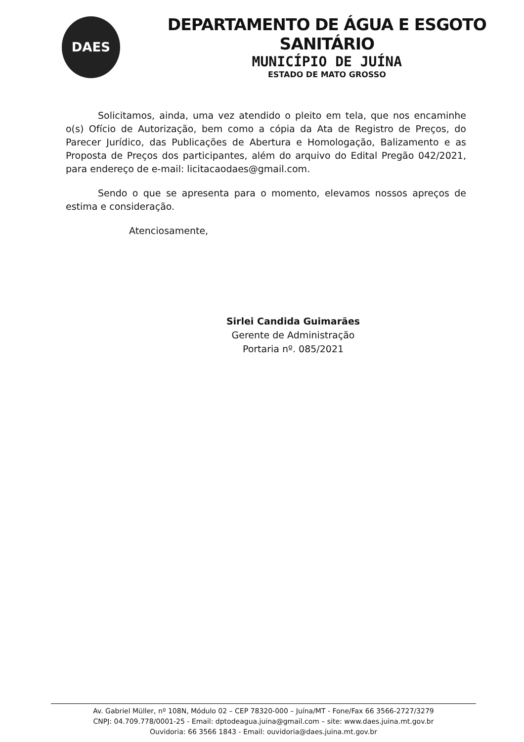DAES
DEPARTAMENTO DE ÁGUA E ESGOTO SANITÁRIO
MUNICÍPIO DE JUÍNA
ESTADO DE MATO GROSSO
Solicitamos, ainda, uma vez atendido o pleito em tela, que nos encaminhe o(s) Ofício de Autorização, bem como a cópia da Ata de Registro de Preços, do Parecer Jurídico, das Publicações de Abertura e Homologação, Balizamento e as Proposta de Preços dos participantes, além do arquivo do Edital Pregão 042/2021, para endereço de e-mail: licitacaodaes@gmail.com.
Sendo o que se apresenta para o momento, elevamos nossos apreços de estima e consideração.
Atenciosamente,
Sirlei Candida Guimarães
Gerente de Administração
Portaria nº. 085/2021
Av. Gabriel Müller, nº 108N, Módulo 02 – CEP 78320-000 – Juína/MT - Fone/Fax 66 3566-2727/3279
CNPJ: 04.709.778/0001-25 - Email: dptodeagua.juina@gmail.com – site: www.daes.juina.mt.gov.br
Ouvidoria: 66 3566 1843 - Email: ouvidoria@daes.juina.mt.gov.br